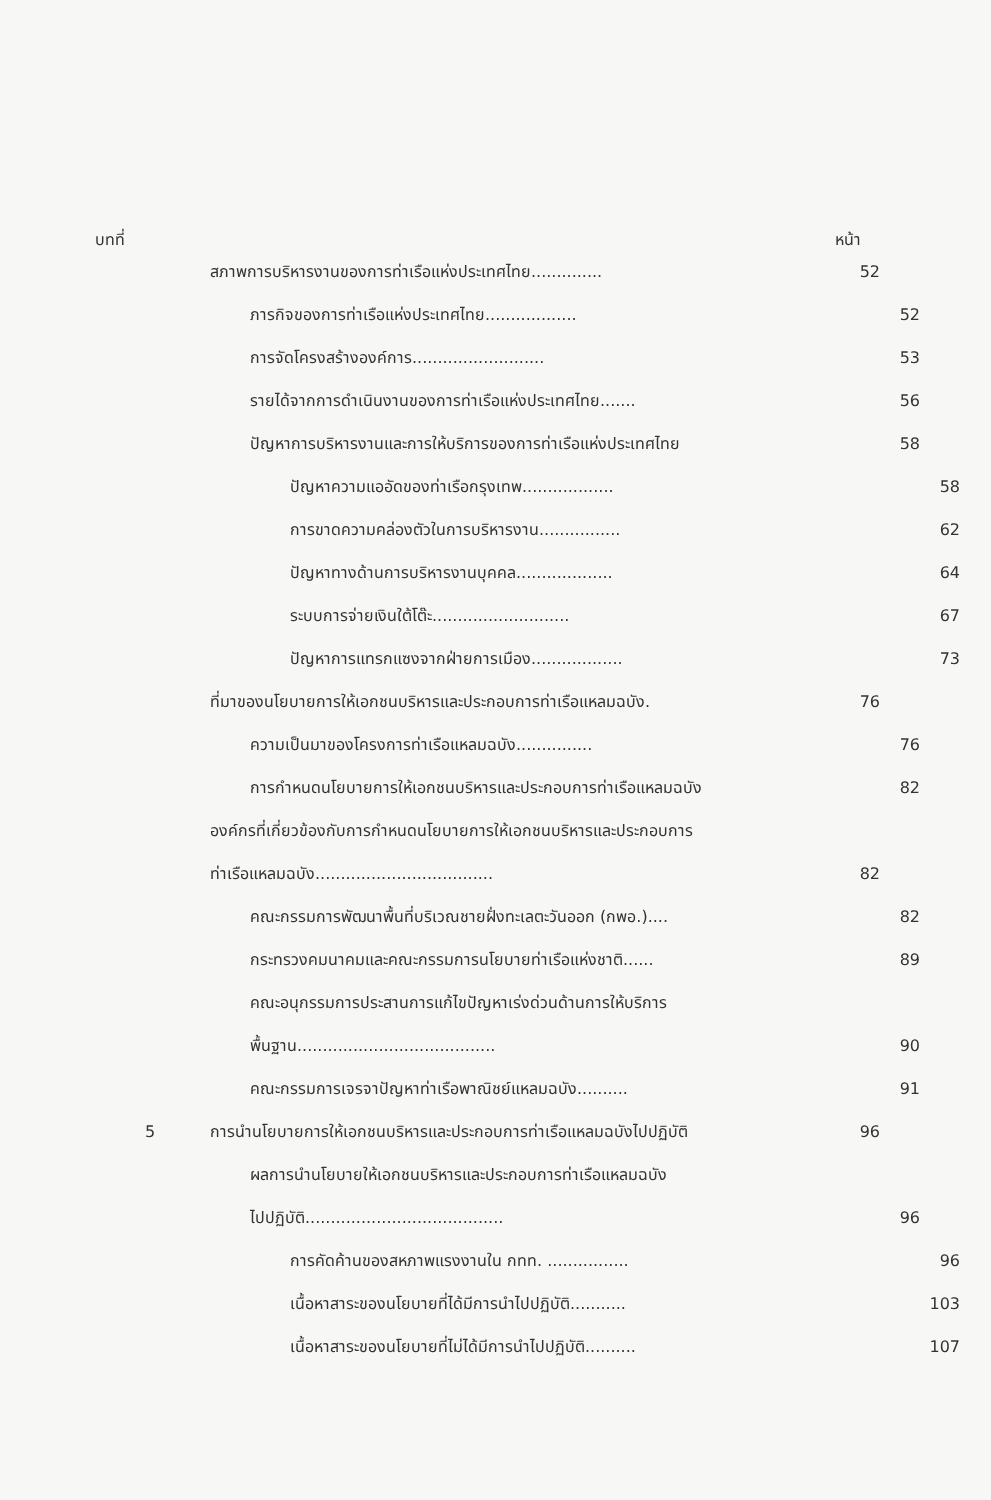บทที่ หน้า
สภาพการบริหารงานของการท่าเรือแห่งประเทศไทย.............. 52
ภารกิจของการท่าเรือแห่งประเทศไทย.................. 52
การจัดโครงสร้างองค์การ.......................... 53
รายได้จากการดำเนินงานของการท่าเรือแห่งประเทศไทย....... 56
ปัญหาการบริหารงานและการให้บริการของการท่าเรือแห่งประเทศไทย 58
ปัญหาความแออัดของท่าเรือกรุงเทพ.................. 58
การขาดความคล่องตัวในการบริหารงาน................ 62
ปัญหาทางด้านการบริหารงานบุคคล................... 64
ระบบการจ่ายเงินใต้โต๊ะ........................... 67
ปัญหาการแทรกแซงจากฝ่ายการเมือง.................. 73
ที่มาของนโยบายการให้เอกชนบริหารและประกอบการท่าเรือแหลมฉบัง. 76
ความเป็นมาของโครงการท่าเรือแหลมฉบัง............... 76
การกำหนดนโยบายการให้เอกชนบริหารและประกอบการท่าเรือแหลมฉบัง 82
องค์กรที่เกี่ยวข้องกับการกำหนดนโยบายการให้เอกชนบริหารและประกอบการ
ท่าเรือแหลมฉบัง................................... 82
คณะกรรมการพัฒนาพื้นที่บริเวณชายฝั่งทะเลตะวันออก (กพอ.).... 82
กระทรวงคมนาคมและคณะกรรมการนโยบายท่าเรือแห่งชาติ...... 89
คณะอนุกรรมการประสานการแก้ไขปัญหาเร่งด่วนด้านการให้บริการ
พื้นฐาน....................................... 90
คณะกรรมการเจรจาปัญหาท่าเรือพาณิชย์แหลมฉบัง.......... 91
5 การนำนโยบายการให้เอกชนบริหารและประกอบการท่าเรือแหลมฉบังไปปฏิบัติ 96
ผลการนำนโยบายให้เอกชนบริหารและประกอบการท่าเรือแหลมฉบัง
ไปปฏิบัติ....................................... 96
การคัดค้านของสหภาพแรงงานใน กทท. ................ 96
เนื้อหาสาระของนโยบายที่ได้มีการนำไปปฏิบัติ........... 103
เนื้อหาสาระของนโยบายที่ไม่ได้มีการนำไปปฏิบัติ.......... 107